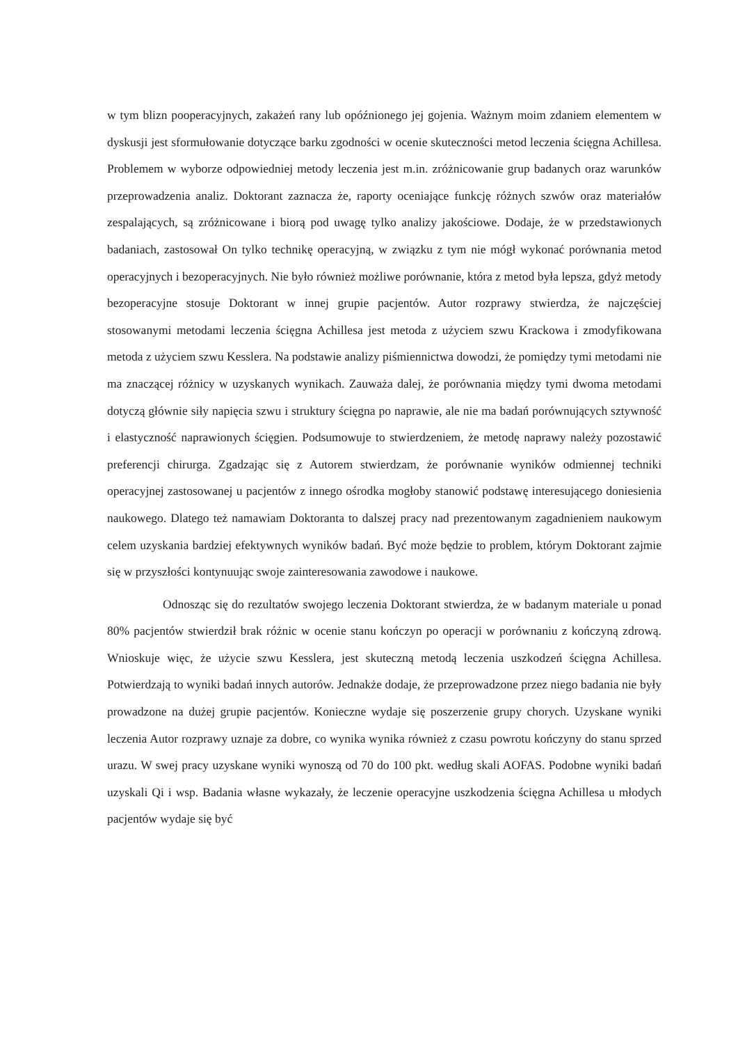w tym blizn pooperacyjnych, zakażeń rany lub opóźnionego jej gojenia. Ważnym moim zdaniem elementem w dyskusji jest sformułowanie dotyczące barku zgodności w ocenie skuteczności metod leczenia ścięgna Achillesa. Problemem w wyborze odpowiedniej metody leczenia jest m.in. zróżnicowanie grup badanych oraz warunków przeprowadzenia analiz. Doktorant zaznacza że, raporty oceniające funkcję różnych szwów oraz materiałów zespalających, są zróżnicowane i biorą pod uwagę tylko analizy jakościowe. Dodaje, że w przedstawionych badaniach, zastosował On tylko technikę operacyjną, w związku z tym nie mógł wykonać porównania metod operacyjnych i bezoperacyjnych. Nie było również możliwe porównanie, która z metod była lepsza, gdyż metody bezoperacyjne stosuje Doktorant w innej grupie pacjentów. Autor rozprawy stwierdza, że najczęściej stosowanymi metodami leczenia ścięgna Achillesa jest metoda z użyciem szwu Krackowa i zmodyfikowana metoda z użyciem szwu Kesslera. Na podstawie analizy piśmiennictwa dowodzi, że pomiędzy tymi metodami nie ma znaczącej różnicy w uzyskanych wynikach. Zauważa dalej, że porównania między tymi dwoma metodami dotyczą głównie siły napięcia szwu i struktury ścięgna po naprawie, ale nie ma badań porównujących sztywność i elastyczność naprawionych ścięgien. Podsumowuje to stwierdzeniem, że metodę naprawy należy pozostawić preferencji chirurga. Zgadzając się z Autorem stwierdzam, że porównanie wyników odmiennej techniki operacyjnej zastosowanej u pacjentów z innego ośrodka mogłoby stanowić podstawę interesującego doniesienia naukowego. Dlatego też namawiam Doktoranta to dalszej pracy nad prezentowanym zagadnieniem naukowym celem uzyskania bardziej efektywnych wyników badań. Być może będzie to problem, którym Doktorant zajmie się w przyszłości kontynuując swoje zainteresowania zawodowe i naukowe.
Odnosząc się do rezultatów swojego leczenia Doktorant stwierdza, że w badanym materiale u ponad 80% pacjentów stwierdził brak różnic w ocenie stanu kończyn po operacji w porównaniu z kończyną zdrową. Wnioskuje więc, że użycie szwu Kesslera, jest skuteczną metodą leczenia uszkodzeń ścięgna Achillesa. Potwierdzają to wyniki badań innych autorów. Jednakże dodaje, że przeprowadzone przez niego badania nie były prowadzone na dużej grupie pacjentów. Konieczne wydaje się poszerzenie grupy chorych. Uzyskane wyniki leczenia Autor rozprawy uznaje za dobre, co wynika wynika również z czasu powrotu kończyny do stanu sprzed urazu. W swej pracy uzyskane wyniki wynoszą od 70 do 100 pkt. według skali AOFAS. Podobne wyniki badań uzyskali Qi i wsp. Badania własne wykazały, że leczenie operacyjne uszkodzenia ścięgna Achillesa u młodych pacjentów wydaje się być